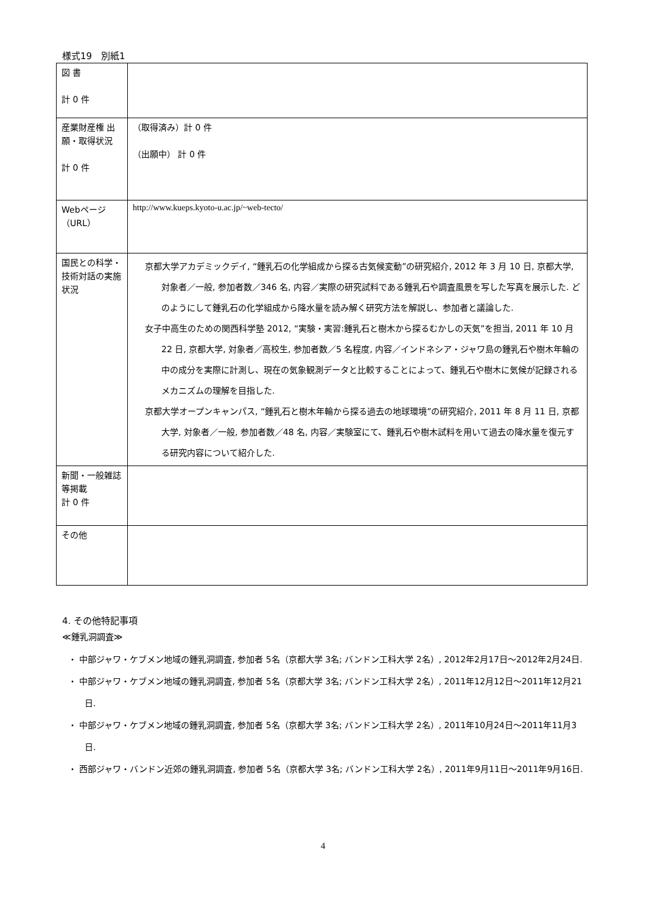様式19　別紙1
| 図 書 計 0 件 | |
| 産業財産権 出願・取得状況 計 0 件 | （取得済み）計 0 件 （出願中） 計 0 件 |
| Webページ（URL） | http://www.kueps.kyoto-u.ac.jp/~web-tecto/ |
| 国民との科学・技術対話の実施状況 | 京都大学アカデミックデイ, “鍾乳石の化学組成から探る古気候変動”の研究紹介, 2012 年 3 月 10 日, 京都大学, 対象者／一般, 参加者数／346 名, 内容／実際の研究試料である鍾乳石や調査風景を写した写真を展示した. どのようにして鍾乳石の化学組成から降水量を読み解く研究方法を解説し、参加者と議論した. 女子中高生のための関西科学塾 2012, “実験・実習:鍾乳石と樹木から探るむかしの天気”を担当, 2011 年 10 月 22 日, 京都大学, 対象者／高校生, 参加者数／5 名程度, 内容／インドネシア・ジャワ島の鍾乳石や樹木年輪の中の成分を実際に計測し、現在の気象観測データと比較することによって、鍾乳石や樹木に気候が記録されるメカニズムの理解を目指した. 京都大学オープンキャンパス, “鍾乳石と樹木年輪から探る過去の地球環境”の研究紹介, 2011 年 8 月 11 日, 京都大学, 対象者／一般, 参加者数／48 名, 内容／実験室にて、鍾乳石や樹木試料を用いて過去の降水量を復元する研究内容について紹介した. |
| 新聞・一般雑誌等掲載 計 0 件 | |
| その他 | |
4. その他特記事項
≪鍾乳洞調査≫
・ 中部ジャワ・ケブメン地域の鍾乳洞調査, 参加者 5名（京都大学 3名; バンドン工科大学 2名）, 2012年2月17日～2012年2月24日.
・ 中部ジャワ・ケブメン地域の鍾乳洞調査, 参加者 5名（京都大学 3名; バンドン工科大学 2名）, 2011年12月12日～2011年12月21日.
・ 中部ジャワ・ケブメン地域の鍾乳洞調査, 参加者 5名（京都大学 3名; バンドン工科大学 2名）, 2011年10月24日～2011年11月3日.
・ 西部ジャワ・バンドン近郊の鍾乳洞調査, 参加者 5名（京都大学 3名; バンドン工科大学 2名）, 2011年9月11日～2011年9月16日.
4